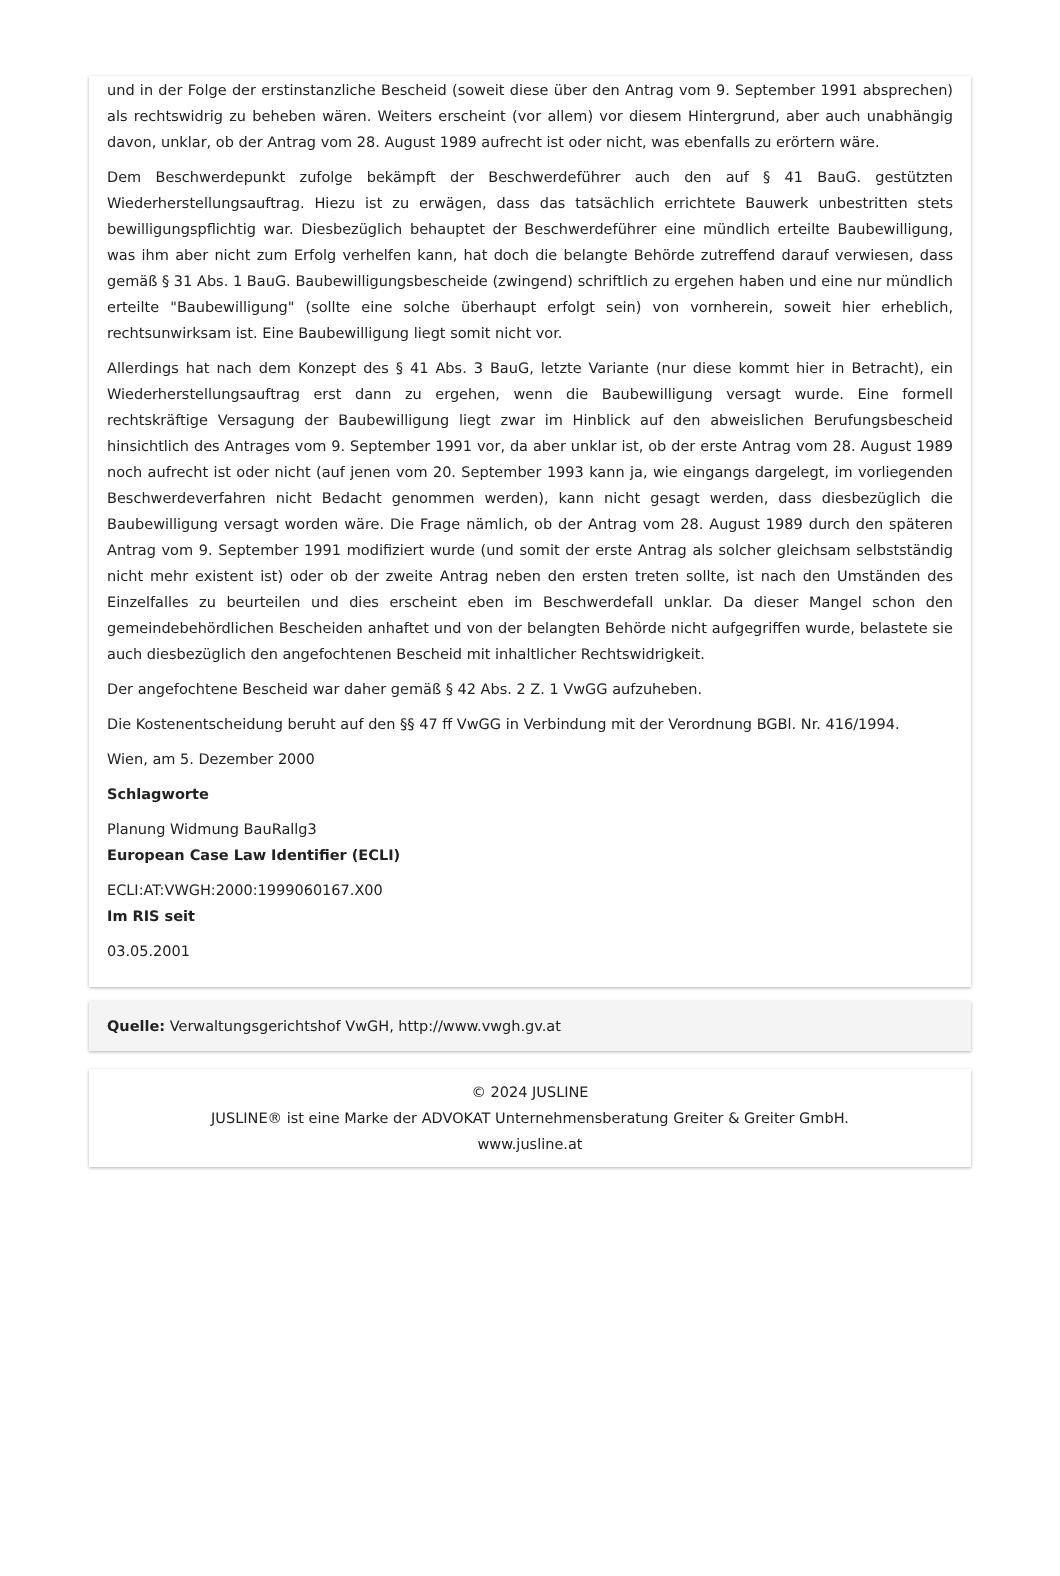und in der Folge der erstinstanzliche Bescheid (soweit diese über den Antrag vom 9. September 1991 absprechen) als rechtswidrig zu beheben wären. Weiters erscheint (vor allem) vor diesem Hintergrund, aber auch unabhängig davon, unklar, ob der Antrag vom 28. August 1989 aufrecht ist oder nicht, was ebenfalls zu erörtern wäre.
Dem Beschwerdepunkt zufolge bekämpft der Beschwerdeführer auch den auf § 41 BauG. gestützten Wiederherstellungsauftrag. Hiezu ist zu erwägen, dass das tatsächlich errichtete Bauwerk unbestritten stets bewilligungspflichtig war. Diesbezüglich behauptet der Beschwerdeführer eine mündlich erteilte Baubewilligung, was ihm aber nicht zum Erfolg verhelfen kann, hat doch die belangte Behörde zutreffend darauf verwiesen, dass gemäß § 31 Abs. 1 BauG. Baubewilligungsbescheide (zwingend) schriftlich zu ergehen haben und eine nur mündlich erteilte "Baubewilligung" (sollte eine solche überhaupt erfolgt sein) von vornherein, soweit hier erheblich, rechtsunwirksam ist. Eine Baubewilligung liegt somit nicht vor.
Allerdings hat nach dem Konzept des § 41 Abs. 3 BauG, letzte Variante (nur diese kommt hier in Betracht), ein Wiederherstellungsauftrag erst dann zu ergehen, wenn die Baubewilligung versagt wurde. Eine formell rechtskräftige Versagung der Baubewilligung liegt zwar im Hinblick auf den abweislichen Berufungsbescheid hinsichtlich des Antrages vom 9. September 1991 vor, da aber unklar ist, ob der erste Antrag vom 28. August 1989 noch aufrecht ist oder nicht (auf jenen vom 20. September 1993 kann ja, wie eingangs dargelegt, im vorliegenden Beschwerdeverfahren nicht Bedacht genommen werden), kann nicht gesagt werden, dass diesbezüglich die Baubewilligung versagt worden wäre. Die Frage nämlich, ob der Antrag vom 28. August 1989 durch den späteren Antrag vom 9. September 1991 modifiziert wurde (und somit der erste Antrag als solcher gleichsam selbstständig nicht mehr existent ist) oder ob der zweite Antrag neben den ersten treten sollte, ist nach den Umständen des Einzelfalles zu beurteilen und dies erscheint eben im Beschwerdefall unklar. Da dieser Mangel schon den gemeindebehördlichen Bescheiden anhaftet und von der belangten Behörde nicht aufgegriffen wurde, belastete sie auch diesbezüglich den angefochtenen Bescheid mit inhaltlicher Rechtswidrigkeit.
Der angefochtene Bescheid war daher gemäß § 42 Abs. 2 Z. 1 VwGG aufzuheben.
Die Kostenentscheidung beruht auf den §§ 47 ff VwGG in Verbindung mit der Verordnung BGBl. Nr. 416/1994.
Wien, am 5. Dezember 2000
Schlagworte
Planung Widmung BauRallg3
European Case Law Identifier (ECLI)
ECLI:AT:VWGH:2000:1999060167.X00
Im RIS seit
03.05.2001
Quelle: Verwaltungsgerichtshof VwGH, http://www.vwgh.gv.at
© 2024 JUSLINE
JUSLINE® ist eine Marke der ADVOKAT Unternehmensberatung Greiter & Greiter GmbH.
www.jusline.at